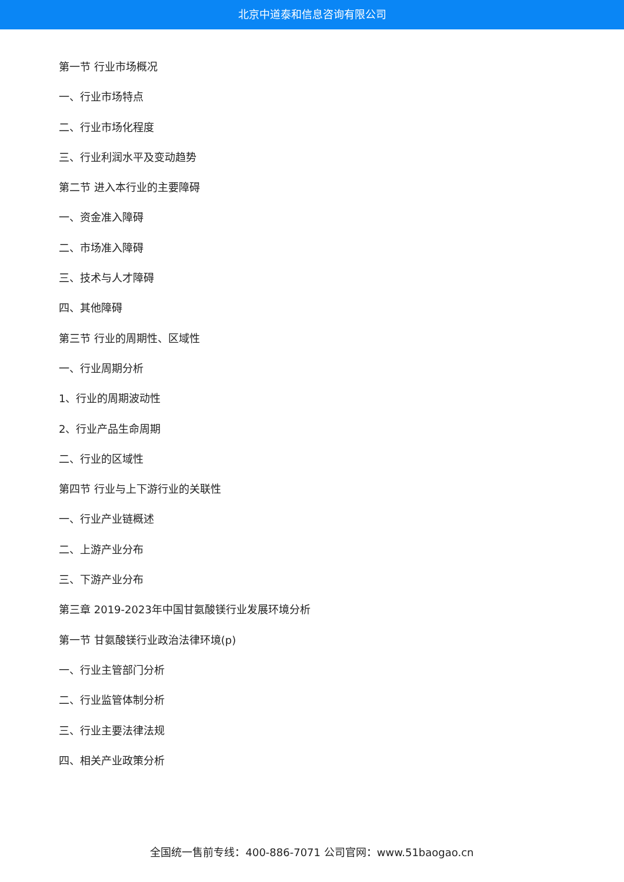北京中道泰和信息咨询有限公司
第一节 行业市场概况
一、行业市场特点
二、行业市场化程度
三、行业利润水平及变动趋势
第二节 进入本行业的主要障碍
一、资金准入障碍
二、市场准入障碍
三、技术与人才障碍
四、其他障碍
第三节 行业的周期性、区域性
一、行业周期分析
1、行业的周期波动性
2、行业产品生命周期
二、行业的区域性
第四节 行业与上下游行业的关联性
一、行业产业链概述
二、上游产业分布
三、下游产业分布
第三章 2019-2023年中国甘氨酸镁行业发展环境分析
第一节 甘氨酸镁行业政治法律环境(p)
一、行业主管部门分析
二、行业监管体制分析
三、行业主要法律法规
四、相关产业政策分析
全国统一售前专线：400-886-7071 公司官网：www.51baogao.cn